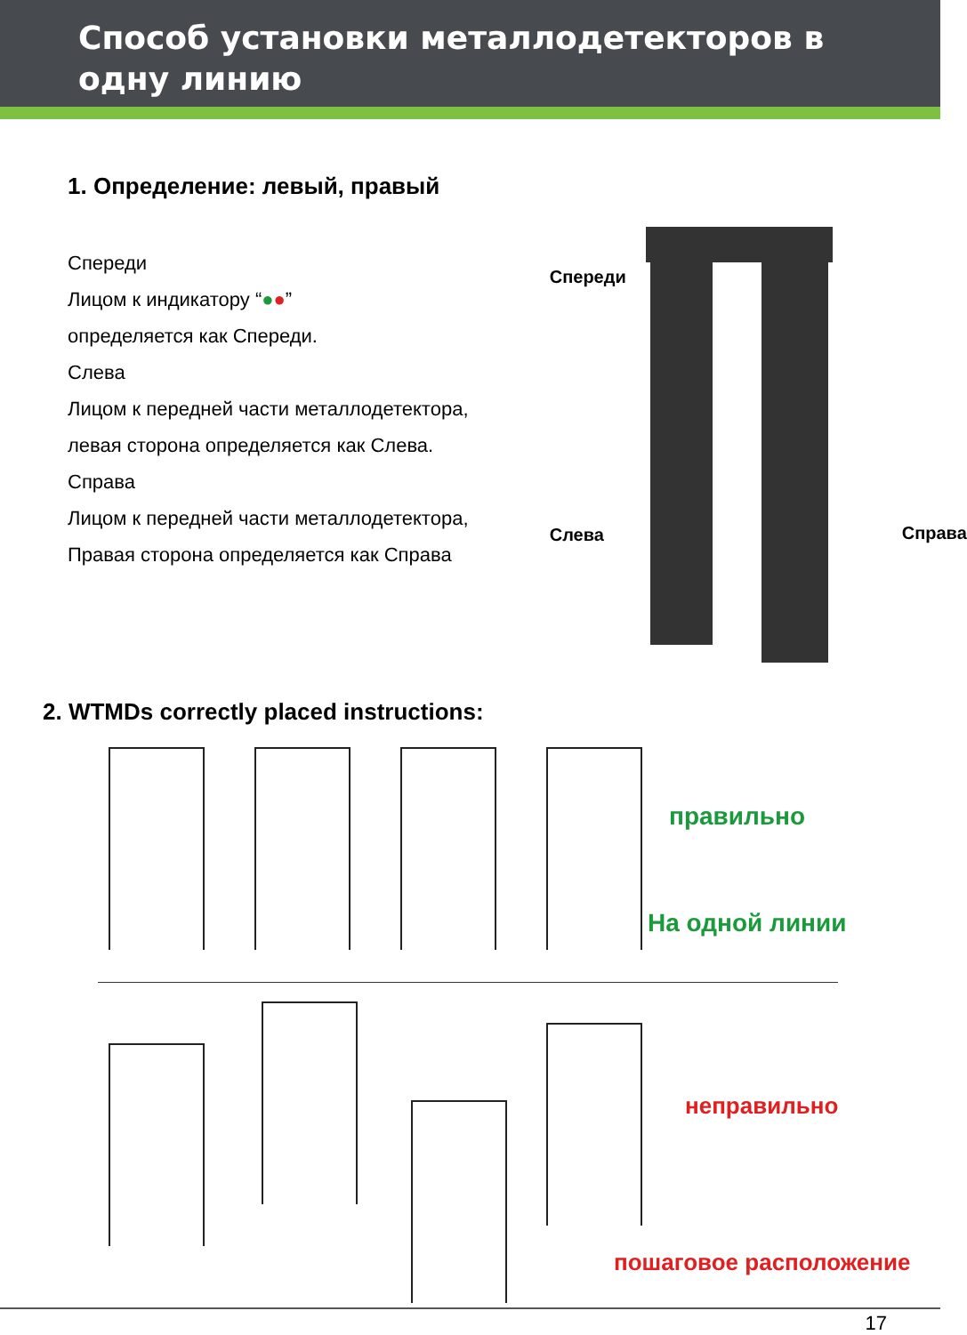Способ установки металлодетекторов в одну линию
1. Определение: левый, правый
Спереди
Лицом к индикатору “●●”
определяется как Спереди.
Слева
Лицом к передней части металлодетектора,
левая сторона определяется как Слева.
Справа
Лицом к передней части металлодетектора,
Правая сторона определяется как Справа
Спереди
Слева Справа
2. WTMDs correctly placed instructions:
правильно
На одной линии
неправильно
пошаговое расположение
17